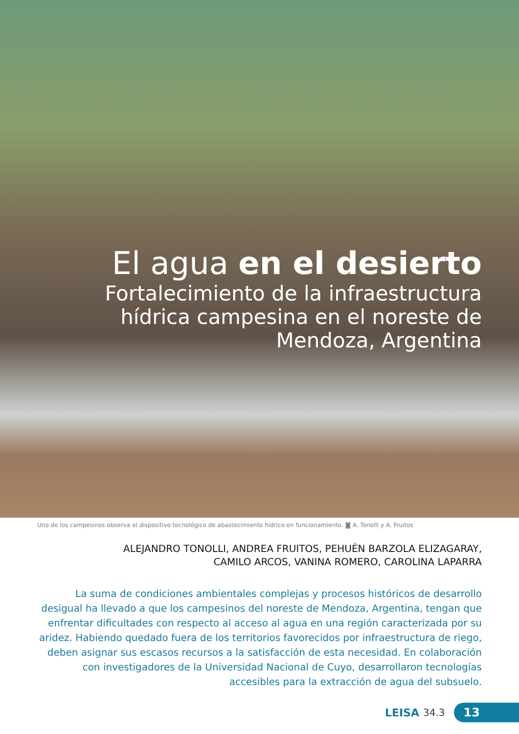El agua en el desierto
Fortalecimiento de la infraestructura
hídrica campesina en el noreste de
Mendoza, Argentina
Uno de los campesinos observa el dispositivo tecnológico de abastecimiento hídrico en funcionamiento. ◙ A. Tonolli y A. Fruitos
ALEJANDRO TONOLLI, ANDREA FRUITOS, PEHUÉN BARZOLA ELIZAGARAY,
CAMILO ARCOS, VANINA ROMERO, CAROLINA LAPARRA
La suma de condiciones ambientales complejas y procesos históricos de desarrollo desigual ha llevado a que los campesinos del noreste de Mendoza, Argentina, tengan que enfrentar dificultades con respecto al acceso al agua en una región caracterizada por su aridez. Habiendo quedado fuera de los territorios favorecidos por infraestructura de riego, deben asignar sus escasos recursos a la satisfacción de esta necesidad. En colaboración con investigadores de la Universidad Nacional de Cuyo, desarrollaron tecnologías accesibles para la extracción de agua del subsuelo.
LEISA 34.3 13